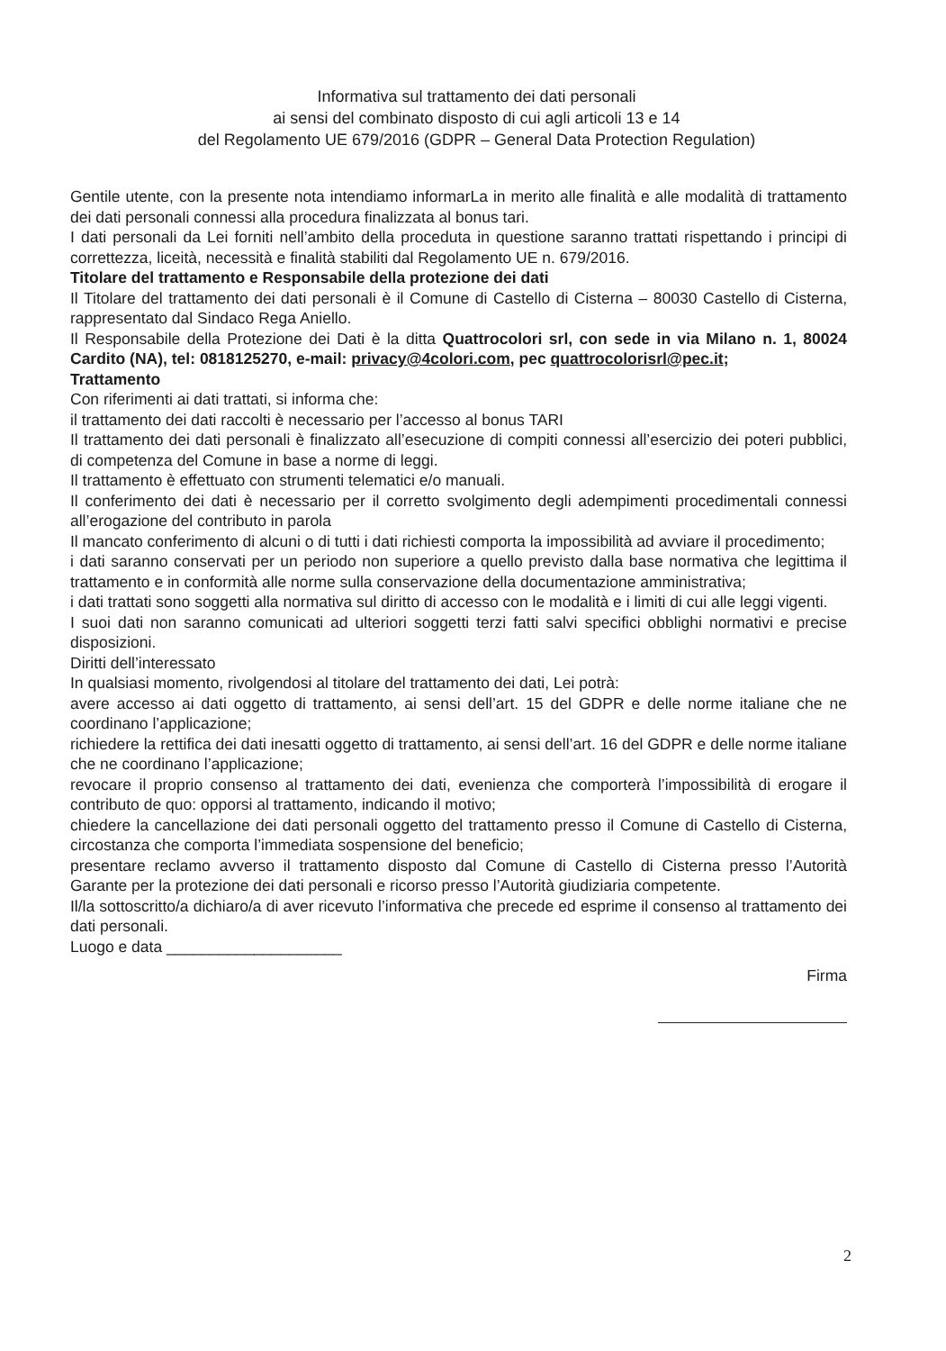Informativa sul trattamento dei dati personali
ai sensi del combinato disposto di cui agli articoli 13 e 14
del Regolamento UE 679/2016 (GDPR – General Data Protection Regulation)
Gentile utente, con la presente nota intendiamo informarLa in merito alle finalità e alle modalità di trattamento dei dati personali connessi alla procedura finalizzata al bonus tari.
I dati personali da Lei forniti nell’ambito della proceduta in questione saranno trattati rispettando i principi di correttezza, liceità, necessità e finalità stabiliti dal Regolamento UE n. 679/2016.
Titolare del trattamento e Responsabile della protezione dei dati
Il Titolare del trattamento dei dati personali è il Comune di Castello di Cisterna – 80030 Castello di Cisterna, rappresentato dal Sindaco Rega Aniello.
Il Responsabile della Protezione dei Dati è la ditta Quattrocolori srl, con sede in via Milano n. 1, 80024 Cardito (NA), tel: 0818125270, e-mail: privacy@4colori.com, pec quattrocolorisrl@pec.it;
Trattamento
Con riferimenti ai dati trattati, si informa che:
il trattamento dei dati raccolti è necessario per l’accesso al bonus TARI
Il trattamento dei dati personali è finalizzato all’esecuzione di compiti connessi all’esercizio dei poteri pubblici, di competenza del Comune in base a norme di leggi.
Il trattamento è effettuato con strumenti telematici e/o manuali.
Il conferimento dei dati è necessario per il corretto svolgimento degli adempimenti procedimentali connessi all’erogazione del contributo in parola
Il mancato conferimento di alcuni o di tutti i dati richiesti comporta la impossibilità ad avviare il procedimento;
i dati saranno conservati per un periodo non superiore a quello previsto dalla base normativa che legittima il trattamento e in conformità alle norme sulla conservazione della documentazione amministrativa;
i dati trattati sono soggetti alla normativa sul diritto di accesso con le modalità e i limiti di cui alle leggi vigenti.
I suoi dati non saranno comunicati ad ulteriori soggetti terzi fatti salvi specifici obblighi normativi e precise disposizioni.
Diritti dell’interessato
In qualsiasi momento, rivolgendosi al titolare del trattamento dei dati, Lei potrà:
avere accesso ai dati oggetto di trattamento, ai sensi dell’art. 15 del GDPR e delle norme italiane che ne coordinano l’applicazione;
richiedere la rettifica dei dati inesatti oggetto di trattamento, ai sensi dell’art. 16 del GDPR e delle norme italiane che ne coordinano l’applicazione;
revocare il proprio consenso al trattamento dei dati, evenienza che comporterà l’impossibilità di erogare il contributo de quo: opporsi al trattamento, indicando il motivo;
chiedere la cancellazione dei dati personali oggetto del trattamento presso il Comune di Castello di Cisterna, circostanza che comporta l’immediata sospensione del beneficio;
presentare reclamo avverso il trattamento disposto dal Comune di Castello di Cisterna presso l’Autorità Garante per la protezione dei dati personali e ricorso presso l’Autorità giudiziaria competente.
Il/la sottoscritto/a dichiaro/a di aver ricevuto l’informativa che precede ed esprime il consenso al trattamento dei dati personali.
Luogo e data ____________________
Firma
2